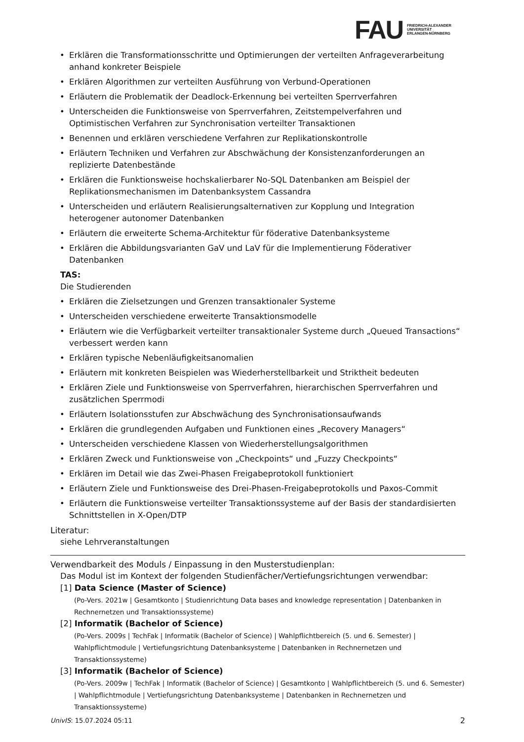FAU
FRIEDRICH-ALEXANDER
UNIVERSITÄT
ERLANGEN-NÜRNBERG
Erklären die Transformationsschritte und Optimierungen der verteilten Anfrageverarbeitung anhand konkreter Beispiele
Erklären Algorithmen zur verteilten Ausführung von Verbund-Operationen
Erläutern die Problematik der Deadlock-Erkennung bei verteilten Sperrverfahren
Unterscheiden die Funktionsweise von Sperrverfahren, Zeitstempelverfahren und Optimistischen Verfahren zur Synchronisation verteilter Transaktionen
Benennen und erklären verschiedene Verfahren zur Replikationskontrolle
Erläutern Techniken und Verfahren zur Abschwächung der Konsistenzanforderungen an replizierte Datenbestände
Erklären die Funktionsweise hochskalierbarer No-SQL Datenbanken am Beispiel der Replikationsmechanismen im Datenbanksystem Cassandra
Unterscheiden und erläutern Realisierungsalternativen zur Kopplung und Integration heterogener autonomer Datenbanken
Erläutern die erweiterte Schema-Architektur für föderative Datenbanksysteme
Erklären die Abbildungsvarianten GaV und LaV für die Implementierung Föderativer Datenbanken
TAS:
Die Studierenden
Erklären die Zielsetzungen und Grenzen transaktionaler Systeme
Unterscheiden verschiedene erweiterte Transaktionsmodelle
Erläutern wie die Verfügbarkeit verteilter transaktionaler Systeme durch „Queued Transactions“ verbessert werden kann
Erklären typische Nebenläufigkeitsanomalien
Erläutern mit konkreten Beispielen was Wiederherstellbarkeit und Striktheit bedeuten
Erklären Ziele und Funktionsweise von Sperrverfahren, hierarchischen Sperrverfahren und zusätzlichen Sperrmodi
Erläutern Isolationsstufen zur Abschwächung des Synchronisationsaufwands
Erklären die grundlegenden Aufgaben und Funktionen eines „Recovery Managers“
Unterscheiden verschiedene Klassen von Wiederherstellungsalgorithmen
Erklären Zweck und Funktionsweise von „Checkpoints“ und „Fuzzy Checkpoints“
Erklären im Detail wie das Zwei-Phasen Freigabeprotokoll funktioniert
Erläutern Ziele und Funktionsweise des Drei-Phasen-Freigabeprotokolls und Paxos-Commit
Erläutern die Funktionsweise verteilter Transaktionssysteme auf der Basis der standardisierten Schnittstellen in X-Open/DTP
Literatur:
siehe Lehrveranstaltungen
Verwendbarkeit des Moduls / Einpassung in den Musterstudienplan:
Das Modul ist im Kontext der folgenden Studienfächer/Vertiefungsrichtungen verwendbar:
[1] Data Science (Master of Science)
(Po-Vers. 2021w | Gesamtkonto | Studienrichtung Data bases and knowledge representation | Datenbanken in Rechnernetzen und Transaktionssysteme)
[2] Informatik (Bachelor of Science)
(Po-Vers. 2009s | TechFak | Informatik (Bachelor of Science) | Wahlpflichtbereich (5. und 6. Semester) | Wahlpflichtmodule | Vertiefungsrichtung Datenbanksysteme | Datenbanken in Rechnernetzen und Transaktionssysteme)
[3] Informatik (Bachelor of Science)
(Po-Vers. 2009w | TechFak | Informatik (Bachelor of Science) | Gesamtkonto | Wahlpflichtbereich (5. und 6. Semester) | Wahlpflichtmodule | Vertiefungsrichtung Datenbanksysteme | Datenbanken in Rechnernetzen und Transaktionssysteme)
UnivIS: 15.07.2024 05:11 2